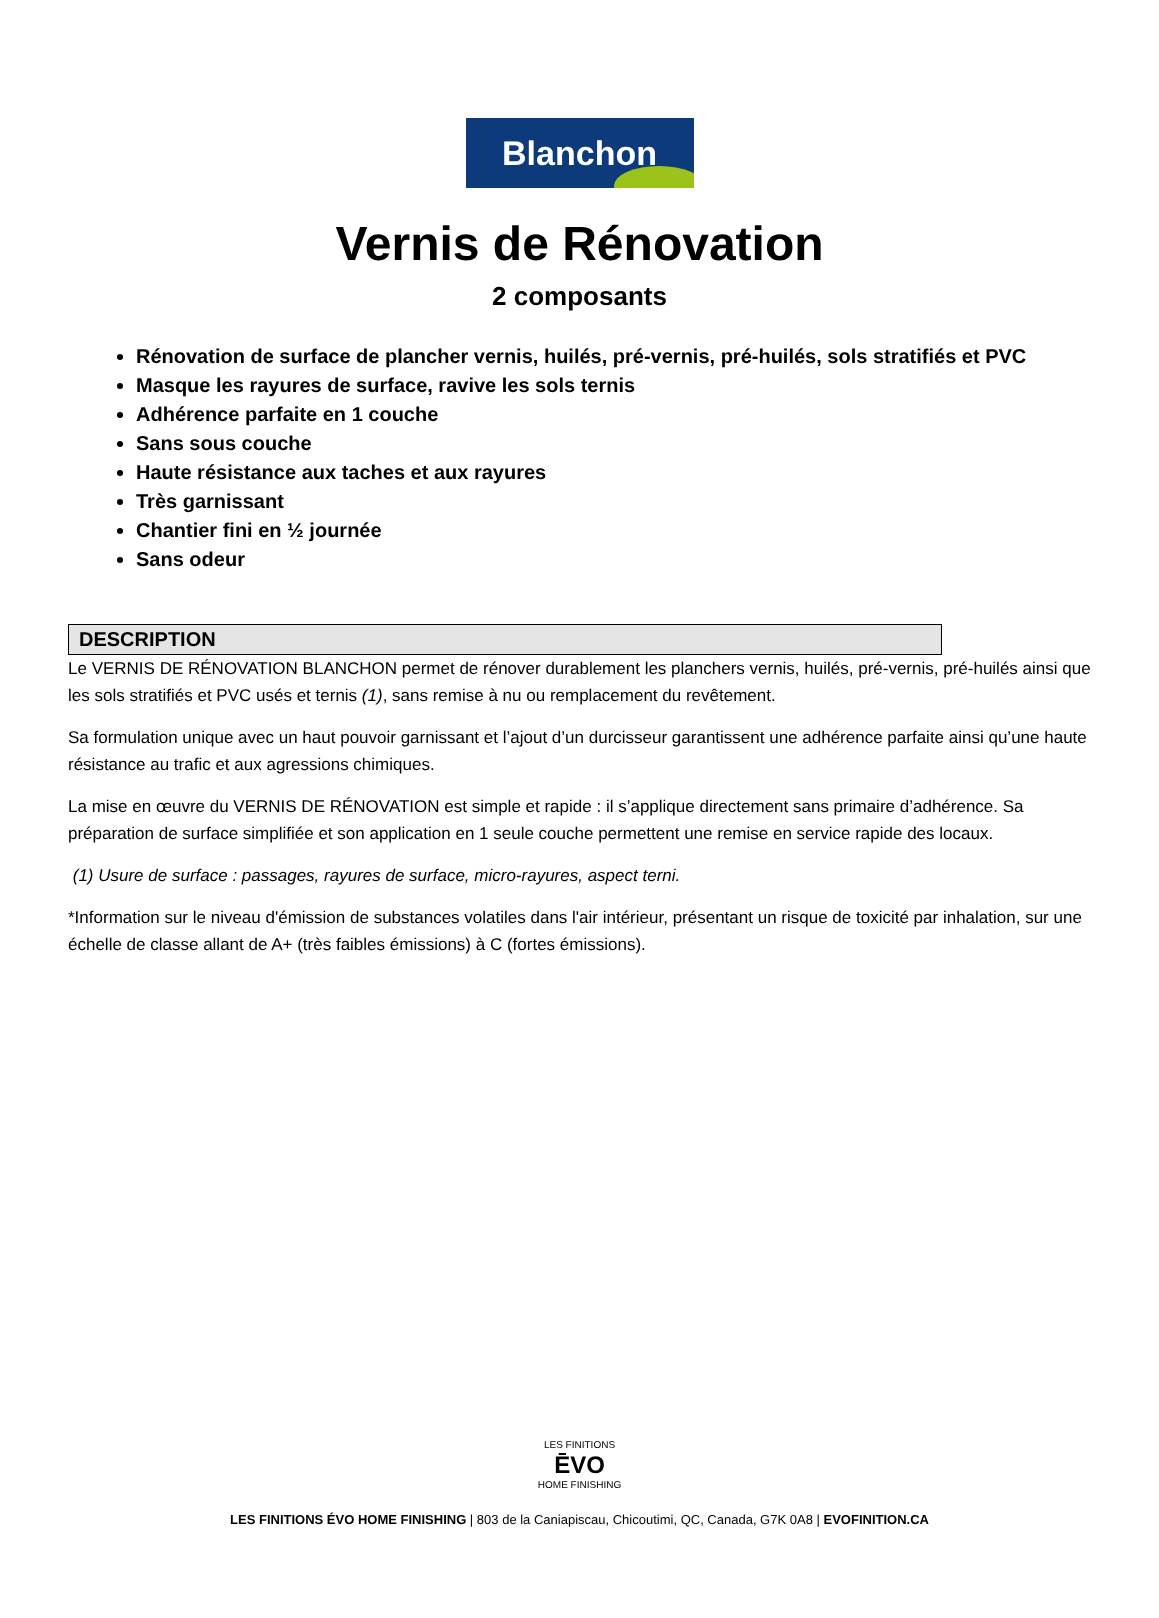Blanchon
Vernis de Rénovation
2 composants
Rénovation de surface de plancher vernis, huilés, pré-vernis, pré-huilés, sols stratifiés et PVC
Masque les rayures de surface, ravive les sols ternis
Adhérence parfaite en 1 couche
Sans sous couche
Haute résistance aux taches et aux rayures
Très garnissant
Chantier fini en ½ journée
Sans odeur
DESCRIPTION
Le VERNIS DE RÉNOVATION BLANCHON permet de rénover durablement les planchers vernis, huilés, pré-vernis, pré-huilés ainsi que les sols stratifiés et PVC usés et ternis (1), sans remise à nu ou remplacement du revêtement.
Sa formulation unique avec un haut pouvoir garnissant et l’ajout d’un durcisseur garantissent une adhérence parfaite ainsi qu’une haute résistance au trafic et aux agressions chimiques.
La mise en œuvre du VERNIS DE RÉNOVATION est simple et rapide : il s’applique directement sans primaire d’adhérence. Sa préparation de surface simplifiée et son application en 1 seule couche permettent une remise en service rapide des locaux.
(1) Usure de surface : passages, rayures de surface, micro-rayures, aspect terni.
*Information sur le niveau d'émission de substances volatiles dans l'air intérieur, présentant un risque de toxicité par inhalation, sur une échelle de classe allant de A+ (très faibles émissions) à C (fortes émissions).
LES FINITIONS
ĒVO
HOME FINISHING
LES FINITIONS ÉVO HOME FINISHING | 803 de la Caniapiscau, Chicoutimi, QC, Canada, G7K 0A8 | EVOFINITION.CA